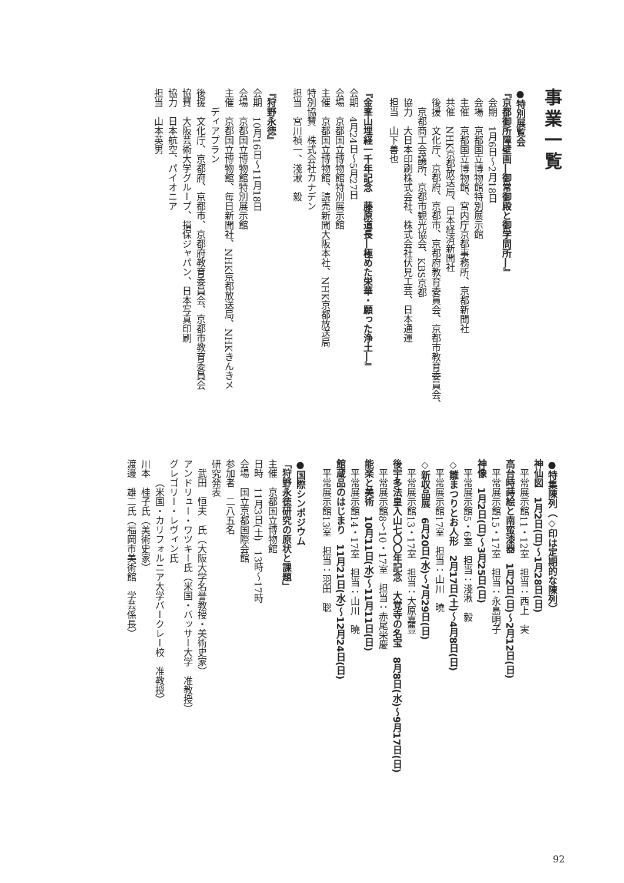事業一覧
●特別展覧会
『京都御所障壁画―御常御殿と御学問所―』
会期　1月6日～2月18日
会場　京都国立博物館特別展示館
主催　京都国立博物館、宮内庁京都事務所、京都新聞社
共催　NHK京都放送局、日本経済新聞社
後援　文化庁、京都府、京都市、京都府教育委員会、京都市教育委員会、
京都商工会議所、京都市観光協会、KBS京都
協力　大日本印刷株式会社、株式会社伏見工芸、日本通運
担当　山下善也
『金峯山埋経一千年記念　藤原道長―極めた栄華・願った浄土―』
会期　4月24日～5月27日
会場　京都国立博物館特別展示館
主催　京都国立博物館、読売新聞大阪本社、NHK京都放送局
特別協賛　株式会社カナデン
担当　宮川禎一、淺湫　毅
『狩野永徳』
会期　10月16日～11月18日
会場　京都国立博物館特別展示館
主催　京都国立博物館、毎日新聞社、NHK京都放送局、NHKきんきメ
ディアプラン
後援　文化庁、京都府、京都市、京都府教育委員会、京都市教育委員会
協賛　大阪芸術大学グループ、損保ジャパン、日本写真印刷
協力　日本航空、パイオニア
担当　山本英男
●特集陳列（◇印は定期的な陳列）
神仙図　1月2日(日)～1月28日(日)
平常展示館11・12室　担当：西上　実
高台時蒔絵と南蛮漆器　1月2日(日)～2月12日(日)
平常展示館15・17室　担当：永島明子
神像　1月2日(日)～3月25日(日)
平常展示館5・6室　担当：淺湫　毅
◇雛まつりとお人形　2月17日(土)～4月8日(日)
平常展示館17室　担当：山川　曉
◇新収品展　6月20日(水)～7月29日(日)
平常展示館13・17室　担当：大原嘉豊
後宇多法皇入山七〇〇年記念　大覚寺の名宝　8月8日(水)～9月17日(日)
平常展示館8～10・17室　担当：赤尾栄慶
能楽と美術　10月11日(水)～11月11日(日)
平常展示館14・17室　担当：山川　曉
館蔵品のはじまり　11月21日(水)～12月24日(日)
平常展示館13室　担当：羽田　聡
●国際シンポジウム
「狩野永徳研究の原状と課題」
主催　京都国立博物館
日時　11月3日(土)　13時～17時
会場　国立京都国際会館
参加者　二八五名
研究発表
武田　恒夫　氏（大阪大学名誉教授・美術史家）
アンドリュー・ワツキー氏（米国・バッサー大学　准教授）
グレゴリー・レヴィン氏
（米国・カリフォルニア大学バークレー校　准教授）
川本　桂子氏（美術史家）
渡邊　雄二氏（福岡市美術館　学芸係長）
92